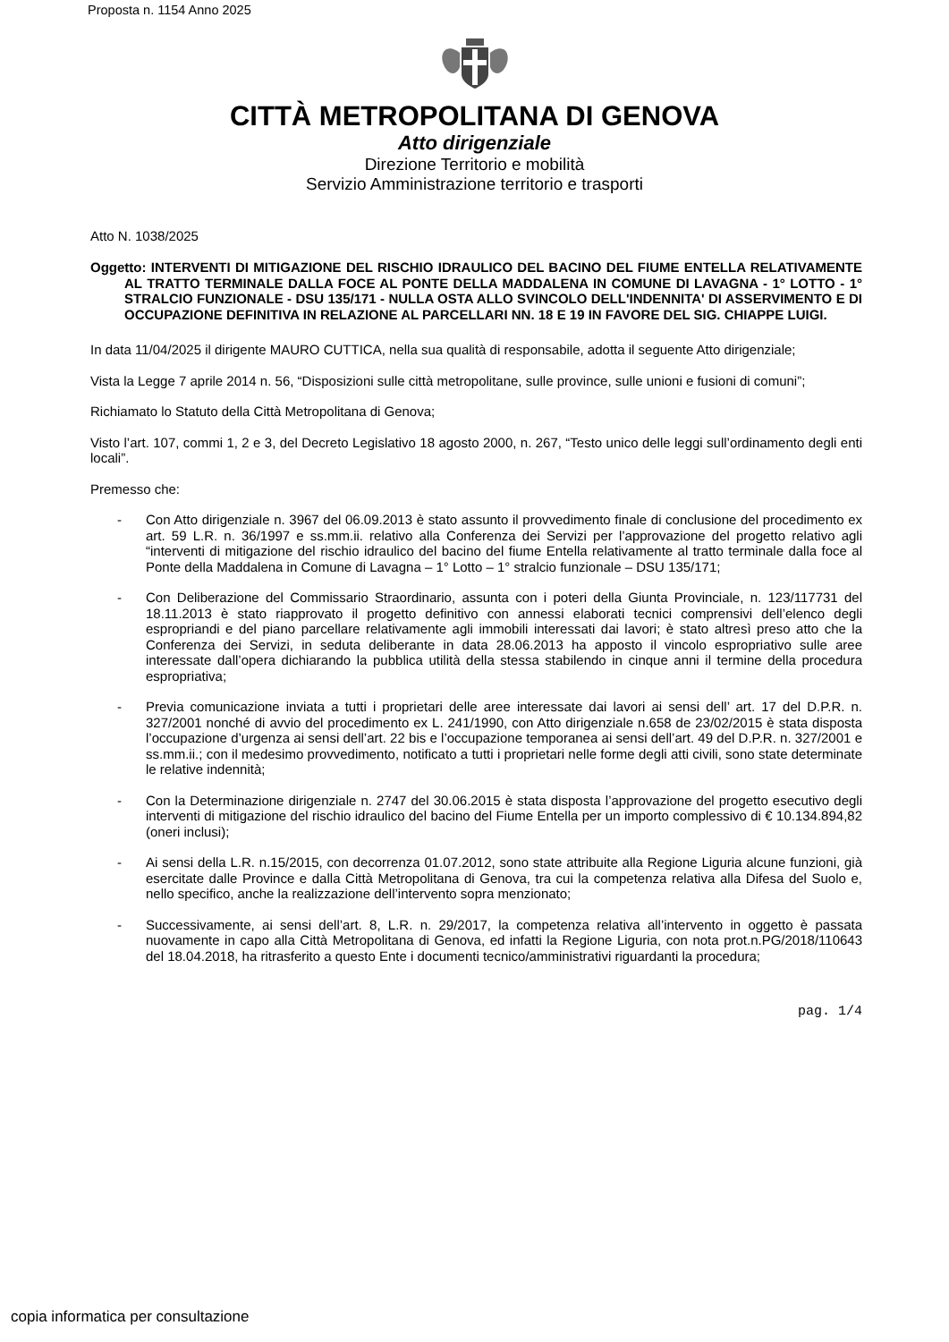Proposta n. 1154 Anno 2025
CITTÀ METROPOLITANA DI GENOVA
Atto dirigenziale
Direzione Territorio e mobilità
Servizio Amministrazione territorio e trasporti
Atto N. 1038/2025
Oggetto: INTERVENTI DI MITIGAZIONE DEL RISCHIO IDRAULICO DEL BACINO DEL FIUME ENTELLA RELATIVAMENTE AL TRATTO TERMINALE DALLA FOCE AL PONTE DELLA MADDALENA IN COMUNE DI LAVAGNA - 1° LOTTO - 1° STRALCIO FUNZIONALE - DSU 135/171 - NULLA OSTA ALLO SVINCOLO DELL'INDENNITA' DI ASSERVIMENTO E DI OCCUPAZIONE DEFINITIVA IN RELAZIONE AL PARCELLARI NN. 18 E 19 IN FAVORE DEL SIG. CHIAPPE LUIGI.
In data 11/04/2025 il dirigente MAURO CUTTICA, nella sua qualità di responsabile, adotta il seguente Atto dirigenziale;
Vista la Legge 7 aprile 2014 n. 56, “Disposizioni sulle città metropolitane, sulle province, sulle unioni e fusioni di comuni”;
Richiamato lo Statuto della Città Metropolitana di Genova;
Visto l’art. 107, commi 1, 2 e 3, del Decreto Legislativo 18 agosto 2000, n. 267, “Testo unico delle leggi sull’ordinamento degli enti locali”.
Premesso che:
- Con Atto dirigenziale n. 3967 del 06.09.2013 è stato assunto il provvedimento finale di conclusione del procedimento ex art. 59 L.R. n. 36/1997 e ss.mm.ii. relativo alla Conferenza dei Servizi per l’approvazione del progetto relativo agli “interventi di mitigazione del rischio idraulico del bacino del fiume Entella relativamente al tratto terminale dalla foce al Ponte della Maddalena in Comune di Lavagna – 1° Lotto – 1° stralcio funzionale – DSU 135/171;
- Con Deliberazione del Commissario Straordinario, assunta con i poteri della Giunta Provinciale, n. 123/117731 del 18.11.2013 è stato riapprovato il progetto definitivo con annessi elaborati tecnici comprensivi dell’elenco degli espropriandi e del piano parcellare relativamente agli immobili interessati dai lavori; è stato altresì preso atto che la Conferenza dei Servizi, in seduta deliberante in data 28.06.2013 ha apposto il vincolo espropriativo sulle aree interessate dall’opera dichiarando la pubblica utilità della stessa stabilendo in cinque anni il termine della procedura espropriativa;
- Previa comunicazione inviata a tutti i proprietari delle aree interessate dai lavori ai sensi dell’ art. 17 del D.P.R. n. 327/2001 nonché di avvio del procedimento ex L. 241/1990, con Atto dirigenziale n.658 de 23/02/2015 è stata disposta l’occupazione d’urgenza ai sensi dell’art. 22 bis e l’occupazione temporanea ai sensi dell’art. 49 del D.P.R. n. 327/2001 e ss.mm.ii.; con il medesimo provvedimento, notificato a tutti i proprietari nelle forme degli atti civili, sono state determinate le relative indennità;
- Con la Determinazione dirigenziale n. 2747 del 30.06.2015 è stata disposta l’approvazione del progetto esecutivo degli interventi di mitigazione del rischio idraulico del bacino del Fiume Entella per un importo complessivo di € 10.134.894,82 (oneri inclusi);
- Ai sensi della L.R. n.15/2015, con decorrenza 01.07.2012, sono state attribuite alla Regione Liguria alcune funzioni, già esercitate dalle Province e dalla Città Metropolitana di Genova, tra cui la competenza relativa alla Difesa del Suolo e, nello specifico, anche la realizzazione dell’intervento sopra menzionato;
- Successivamente, ai sensi dell’art. 8, L.R. n. 29/2017, la competenza relativa all’intervento in oggetto è passata nuovamente in capo alla Città Metropolitana di Genova, ed infatti la Regione Liguria, con nota prot.n.PG/2018/110643 del 18.04.2018, ha ritrasferito a questo Ente i documenti tecnico/amministrativi riguardanti la procedura;
pag. 1/4
copia informatica per consultazione